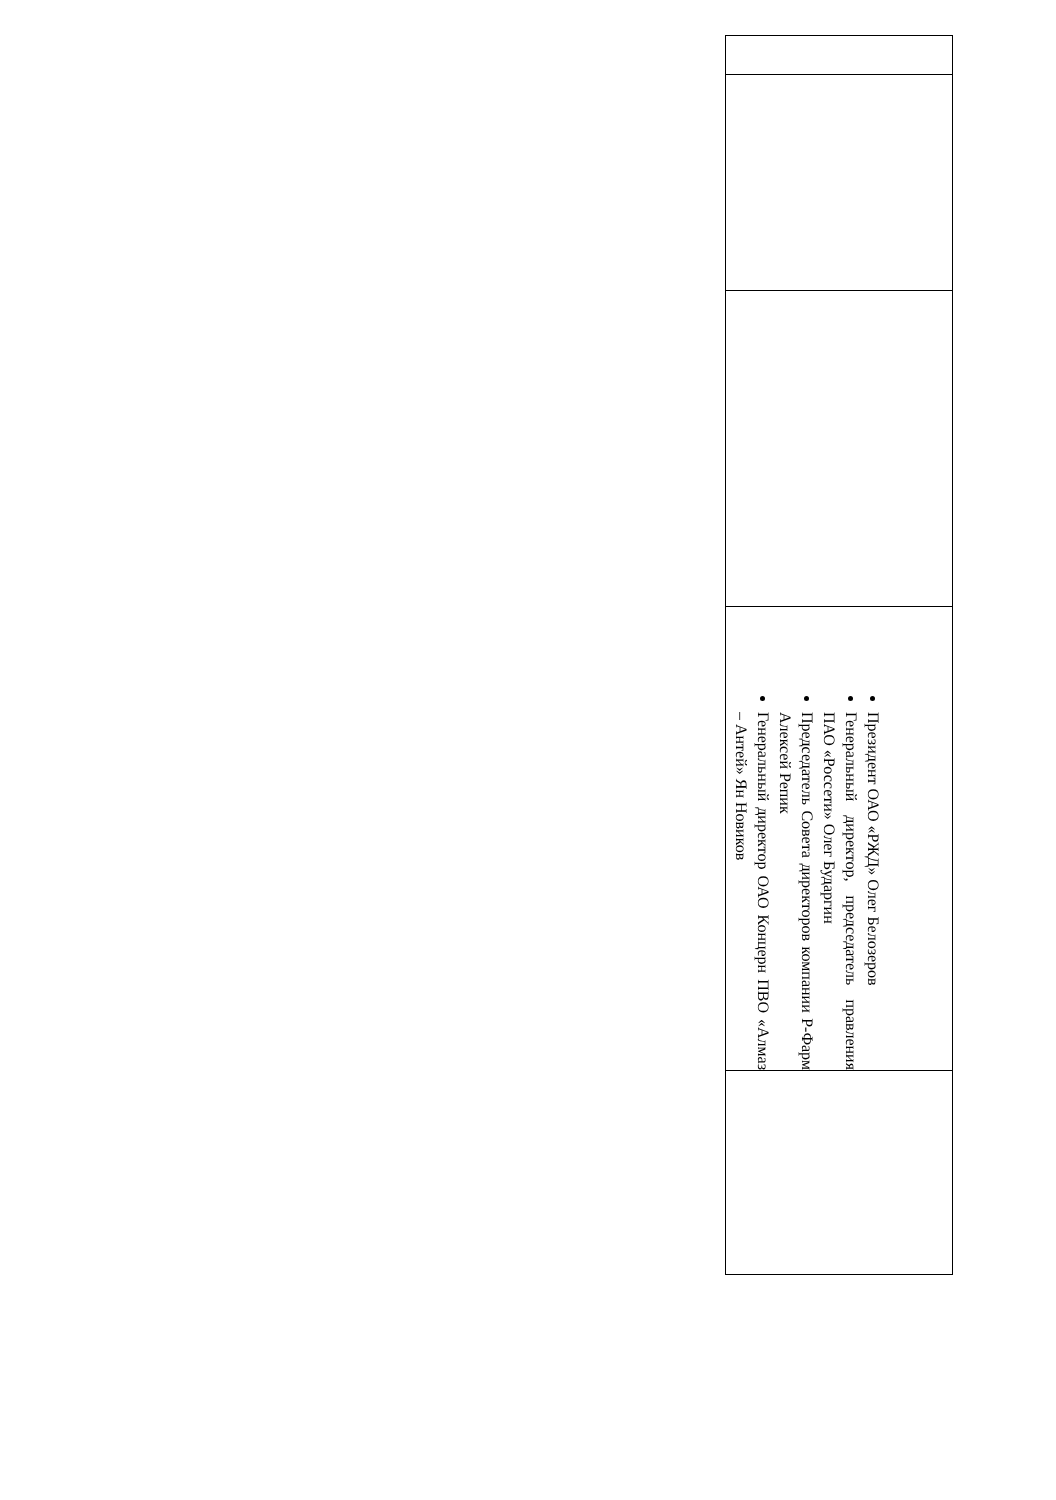| Президент ОАО «РЖД» Олег Белозеров Генеральный директор, председатель правления ПАО «Россети» Олег Бударгин Председатель Совета директоров компании Р-Фарм Алексей Репик Генеральный директор ОАО Концерн ПВО «Алмаз – Антей» Ян Новиков |